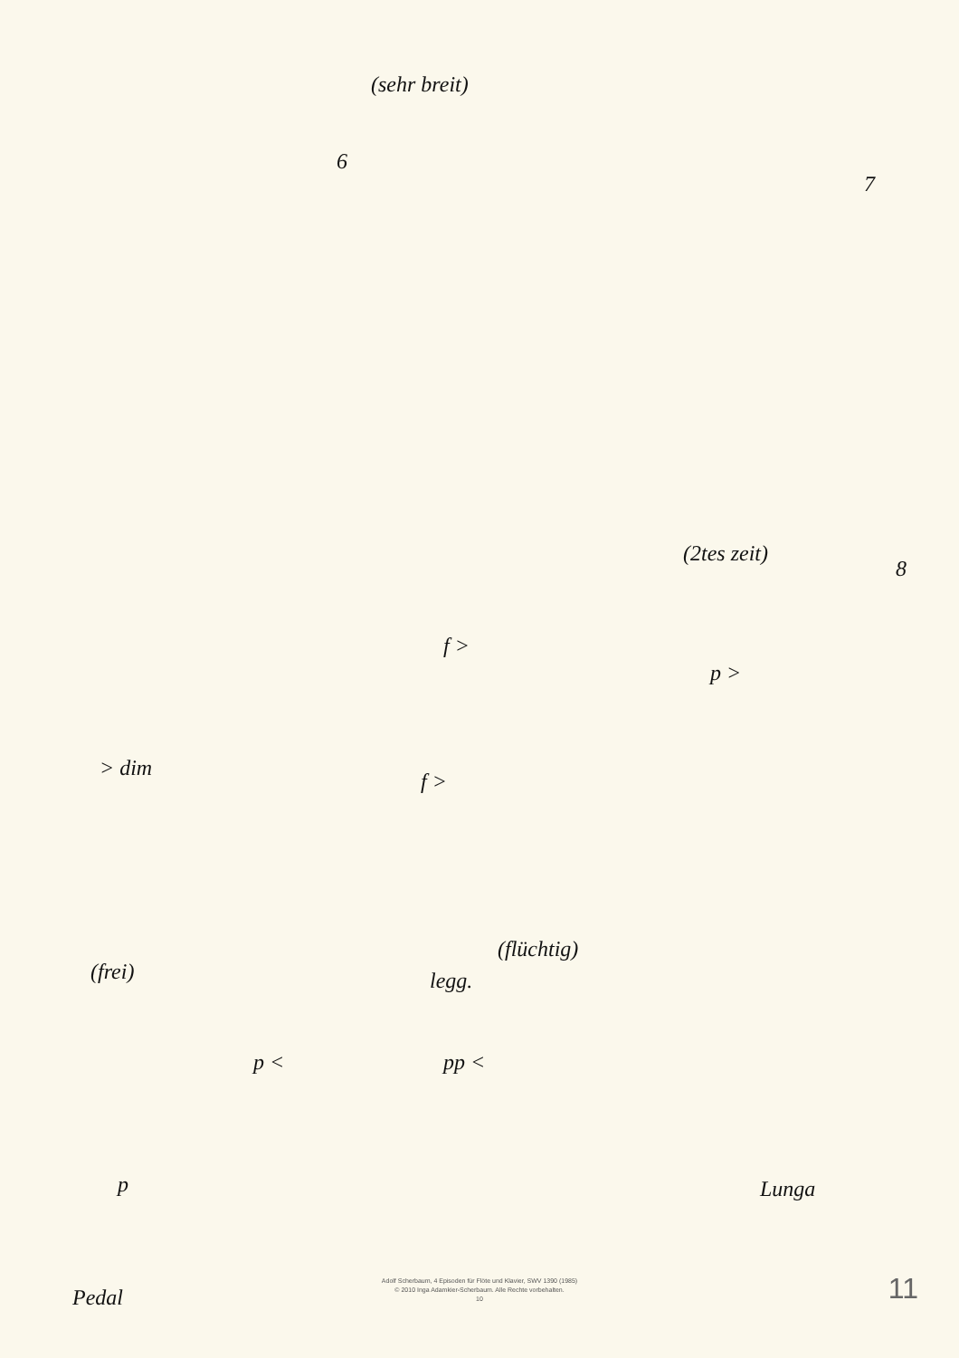(sehr breit)
6
7
(2tes zeit)
8
f >
p >
> dim
f >
(flüchtig)
(frei) legg.
p < pp <
p Lunga
Pedal
Adolf Scherbaum, 4 Episoden für Flöte und Klavier, SWV 1390 (1985)
© 2010 Inga Adamkier-Scherbaum. Alle Rechte vorbehalten.
10
11